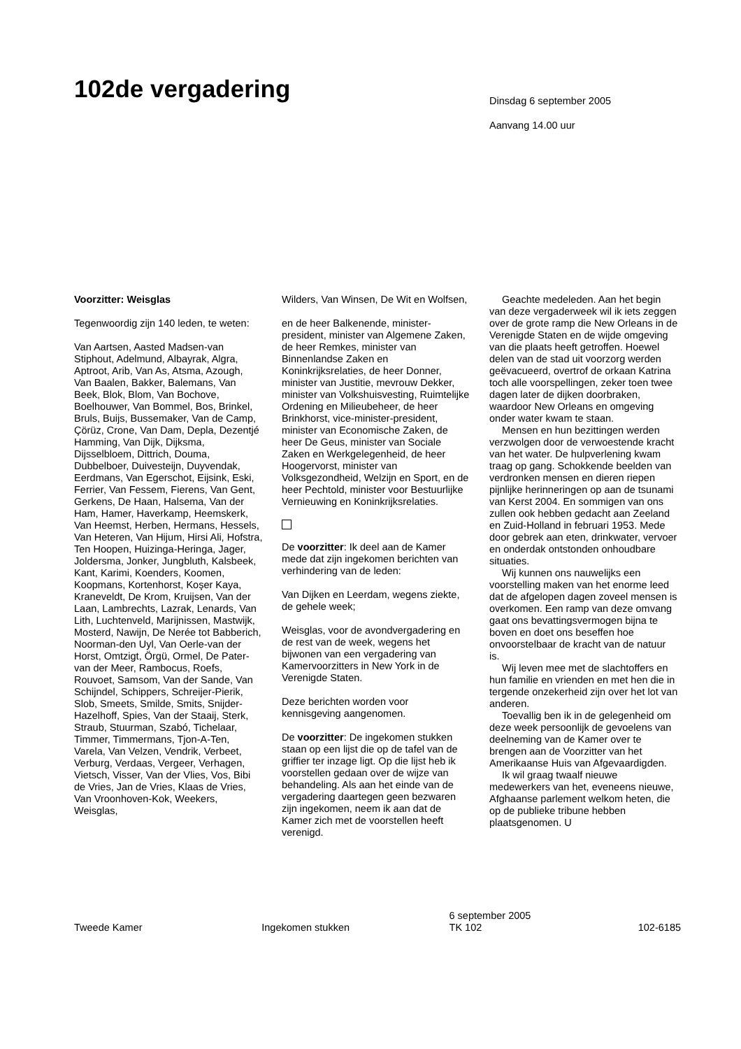102de vergadering
Dinsdag 6 september 2005
Aanvang 14.00 uur
Voorzitter: Weisglas
Tegenwoordig zijn 140 leden, te weten:
Van Aartsen, Aasted Madsen-van Stiphout, Adelmund, Albayrak, Algra, Aptroot, Arib, Van As, Atsma, Azough, Van Baalen, Bakker, Balemans, Van Beek, Blok, Blom, Van Bochove, Boelhouwer, Van Bommel, Bos, Brinkel, Bruls, Buijs, Bussemaker, Van de Camp, Çörüz, Crone, Van Dam, Depla, Dezentjé Hamming, Van Dijk, Dijksma, Dijsselbloem, Dittrich, Douma, Dubbelboer, Duivesteijn, Duyvendak, Eerdmans, Van Egerschot, Eijsink, Eski, Ferrier, Van Fessem, Fierens, Van Gent, Gerkens, De Haan, Halsema, Van der Ham, Hamer, Haverkamp, Heemskerk, Van Heemst, Herben, Hermans, Hessels, Van Heteren, Van Hijum, Hirsi Ali, Hofstra, Ten Hoopen, Huizinga-Heringa, Jager, Joldersma, Jonker, Jungbluth, Kalsbeek, Kant, Karimi, Koenders, Koomen, Koopmans, Kortenhorst, Koşer Kaya, Kraneveldt, De Krom, Kruijsen, Van der Laan, Lambrechts, Lazrak, Lenards, Van Lith, Luchtenveld, Marijnissen, Mastwijk, Mosterd, Nawijn, De Nerée tot Babberich, Noorman-den Uyl, Van Oerle-van der Horst, Omtzigt, Örgü, Ormel, De Pater-van der Meer, Rambocus, Roefs, Rouvoet, Samsom, Van der Sande, Van Schijndel, Schippers, Schreijer-Pierik, Slob, Smeets, Smilde, Smits, Snijder-Hazelhoff, Spies, Van der Staaij, Sterk, Straub, Stuurman, Szabó, Tichelaar, Timmer, Timmermans, Tjon-A-Ten, Varela, Van Velzen, Vendrik, Verbeet, Verburg, Verdaas, Vergeer, Verhagen, Vietsch, Visser, Van der Vlies, Vos, Bibi de Vries, Jan de Vries, Klaas de Vries, Van Vroonhoven-Kok, Weekers, Weisglas,
Wilders, Van Winsen, De Wit en Wolfsen,
en de heer Balkenende, minister-president, minister van Algemene Zaken, de heer Remkes, minister van Binnenlandse Zaken en Koninkrijksrelaties, de heer Donner, minister van Justitie, mevrouw Dekker, minister van Volkshuisvesting, Ruimtelijke Ordening en Milieubeheer, de heer Brinkhorst, vice-minister-president, minister van Economische Zaken, de heer De Geus, minister van Sociale Zaken en Werkgelegenheid, de heer Hoogervorst, minister van Volksgezondheid, Welzijn en Sport, en de heer Pechtold, minister voor Bestuurlijke Vernieuwing en Koninkrijksrelaties.
De voorzitter: Ik deel aan de Kamer mede dat zijn ingekomen berichten van verhindering van de leden:
Van Dijken en Leerdam, wegens ziekte, de gehele week;
Weisglas, voor de avondvergadering en de rest van de week, wegens het bijwonen van een vergadering van Kamervoorzitters in New York in de Verenigde Staten.
Deze berichten worden voor kennisgeving aangenomen.
De voorzitter: De ingekomen stukken staan op een lijst die op de tafel van de griffier ter inzage ligt. Op die lijst heb ik voorstellen gedaan over de wijze van behandeling. Als aan het einde van de vergadering daartegen geen bezwaren zijn ingekomen, neem ik aan dat de Kamer zich met de voorstellen heeft verenigd.
Geachte medeleden. Aan het begin van deze vergaderweek wil ik iets zeggen over de grote ramp die New Orleans in de Verenigde Staten en de wijde omgeving van die plaats heeft getroffen. Hoewel delen van de stad uit voorzorg werden geëvacueerd, overtrof de orkaan Katrina toch alle voorspellingen, zeker toen twee dagen later de dijken doorbraken, waardoor New Orleans en omgeving onder water kwam te staan.
Mensen en hun bezittingen werden verzwolgen door de verwoestende kracht van het water. De hulpverlening kwam traag op gang. Schokkende beelden van verdronken mensen en dieren riepen pijnlijke herinneringen op aan de tsunami van Kerst 2004. En sommigen van ons zullen ook hebben gedacht aan Zeeland en Zuid-Holland in februari 1953. Mede door gebrek aan eten, drinkwater, vervoer en onderdak ontstonden onhoudbare situaties.
Wij kunnen ons nauwelijks een voorstelling maken van het enorme leed dat de afgelopen dagen zoveel mensen is overkomen. Een ramp van deze omvang gaat ons bevattingsvermogen bijna te boven en doet ons beseffen hoe onvoorstelbaar de kracht van de natuur is.
Wij leven mee met de slachtoffers en hun familie en vrienden en met hen die in tergende onzekerheid zijn over het lot van anderen.
Toevallig ben ik in de gelegenheid om deze week persoonlijk de gevoelens van deelneming van de Kamer over te brengen aan de Voorzitter van het Amerikaanse Huis van Afgevaardigden.
Ik wil graag twaalf nieuwe medewerkers van het, eveneens nieuwe, Afghaanse parlement welkom heten, die op de publieke tribune hebben plaatsgenomen. U
Tweede Kamer
Ingekomen stukken
6 september 2005
TK 102
102-6185